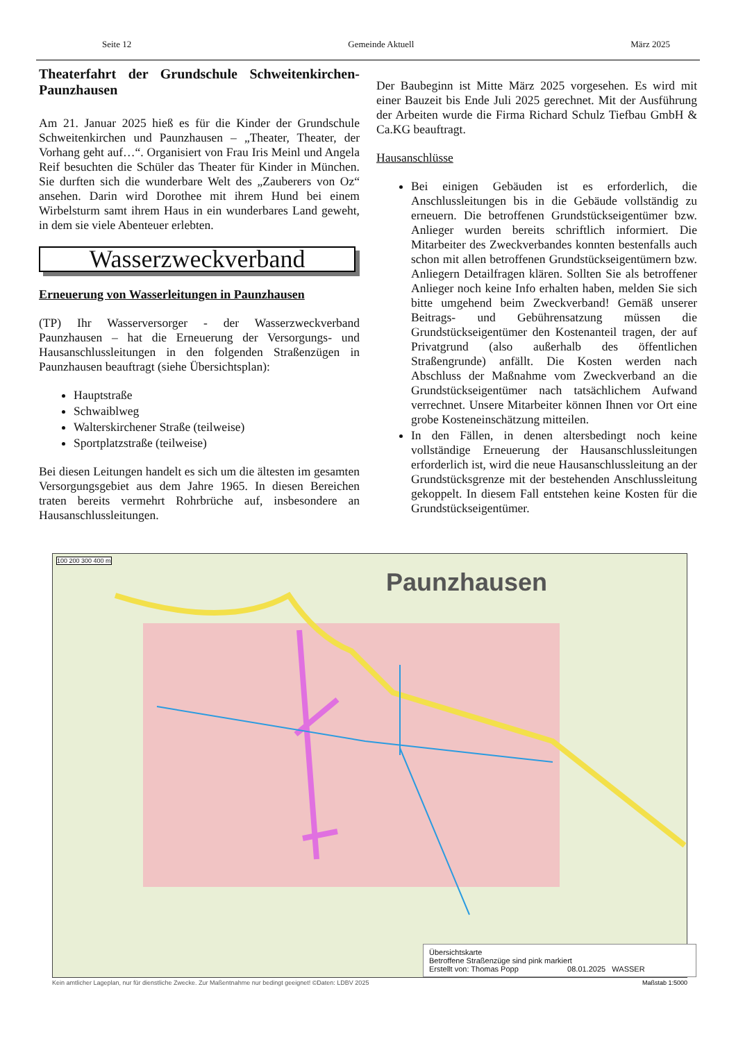Seite 12 Gemeinde Aktuell März 2025
Theaterfahrt der Grundschule Schweitenkirchen-Paunzhausen
Am 21. Januar 2025 hieß es für die Kinder der Grundschule Schweitenkirchen und Paunzhausen – „Theater, Theater, der Vorhang geht auf…“. Organisiert von Frau Iris Meinl und Angela Reif besuchten die Schüler das Theater für Kinder in München. Sie durften sich die wunderbare Welt des „Zauberers von Oz“ ansehen. Darin wird Dorothee mit ihrem Hund bei einem Wirbelsturm samt ihrem Haus in ein wunderbares Land geweht, in dem sie viele Abenteuer erlebten.
Wasserzweckverband
Erneuerung von Wasserleitungen in Paunzhausen
(TP) Ihr Wasserversorger - der Wasserzweckverband Paunzhausen – hat die Erneuerung der Versorgungs- und Hausanschlussleitungen in den folgenden Straßenzügen in Paunzhausen beauftragt (siehe Übersichtsplan):
Hauptstraße
Schwaiblweg
Walterskirchener Straße (teilweise)
Sportplatzstraße (teilweise)
Bei diesen Leitungen handelt es sich um die ältesten im gesamten Versorgungsgebiet aus dem Jahre 1965. In diesen Bereichen traten bereits vermehrt Rohrbrüche auf, insbesondere an Hausanschlussleitungen.
Der Baubeginn ist Mitte März 2025 vorgesehen. Es wird mit einer Bauzeit bis Ende Juli 2025 gerechnet. Mit der Ausführung der Arbeiten wurde die Firma Richard Schulz Tiefbau GmbH & Ca.KG beauftragt.
Hausanschlüsse
Bei einigen Gebäuden ist es erforderlich, die Anschlussleitungen bis in die Gebäude vollständig zu erneuern. Die betroffenen Grundstückseigentümer bzw. Anlieger wurden bereits schriftlich informiert. Die Mitarbeiter des Zweckverbandes konnten bestenfalls auch schon mit allen betroffenen Grundstückseigentümern bzw. Anliegern Detailfragen klären. Sollten Sie als betroffener Anlieger noch keine Info erhalten haben, melden Sie sich bitte umgehend beim Zweckverband! Gemäß unserer Beitrags- und Gebührensatzung müssen die Grundstückseigentümer den Kostenanteil tragen, der auf Privatgrund (also außerhalb des öffentlichen Straßengrunde) anfällt. Die Kosten werden nach Abschluss der Maßnahme vom Zweckverband an die Grundstückseigentümer nach tatsächlichem Aufwand verrechnet. Unsere Mitarbeiter können Ihnen vor Ort eine grobe Kosteneinschätzung mitteilen.
In den Fällen, in denen altersbedingt noch keine vollständige Erneuerung der Hausanschlussleitungen erforderlich ist, wird die neue Hausanschlussleitung an der Grundstücksgrenze mit der bestehenden Anschlussleitung gekoppelt. In diesem Fall entstehen keine Kosten für die Grundstückseigentümer.
Paunzhausen
100 200 300 400 m
Übersichtskarte
Betroffene Straßenzüge sind pink markiert
Erstellt von: Thomas Popp 08.01.2025 WASSER
Kein amtlicher Lageplan, nur für dienstliche Zwecke. Zur Maßentnahme nur bedingt geeignet! ©Daten: LDBV 2025 Maßstab 1:5000